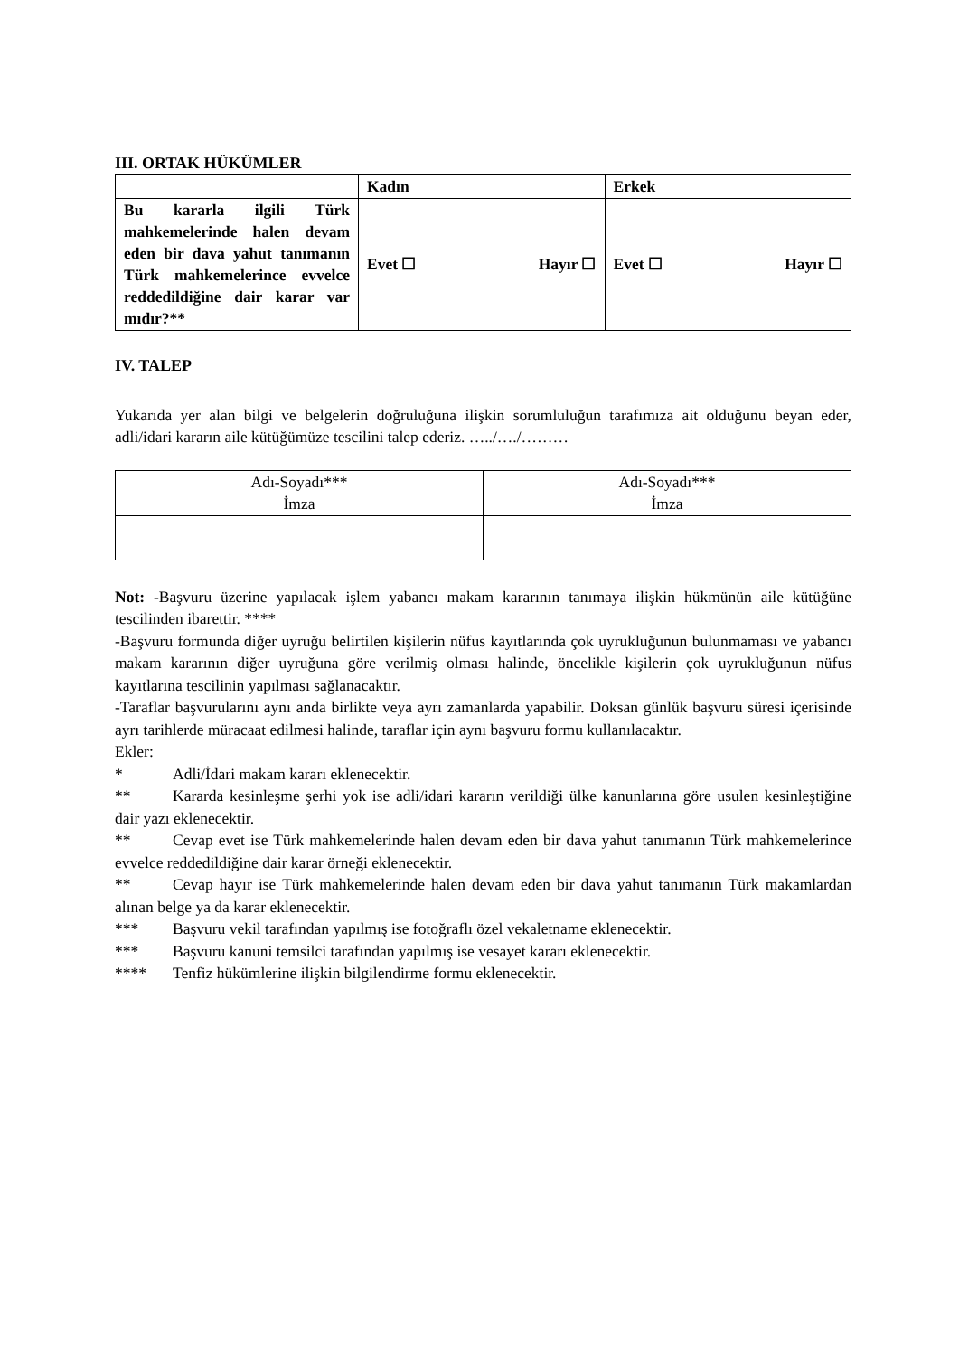III. ORTAK HÜKÜMLER
| | Kadın | Erkek |
| --- | --- | --- |
| Bu kararla ilgili Türk mahkemelerinde halen devam eden bir dava yahut tanımanın Türk mahkemelerince evvelce reddedildiğine dair karar var mıdır?** | Evet ☐ Hayır ☐ | Evet ☐ Hayır ☐ |
IV. TALEP
Yukarıda yer alan bilgi ve belgelerin doğruluğuna ilişkin sorumluluğun tarafımıza ait olduğunu beyan eder, adli/idari kararın aile kütüğümüze tescilini talep ederiz. …../…./………
| Adı-Soyadı*** İmza | Adı-Soyadı*** İmza |
Not: -Başvuru üzerine yapılacak işlem yabancı makam kararının tanımaya ilişkin hükmünün aile kütüğüne tescilinden ibarettir. ****
-Başvuru formunda diğer uyruğu belirtilen kişilerin nüfus kayıtlarında çok uyrukluğunun bulunmaması ve yabancı makam kararının diğer uyruğuna göre verilmiş olması halinde, öncelikle kişilerin çok uyrukluğunun nüfus kayıtlarına tescilinin yapılması sağlanacaktır.
-Taraflar başvurularını aynı anda birlikte veya ayrı zamanlarda yapabilir. Doksan günlük başvuru süresi içerisinde ayrı tarihlerde müracaat edilmesi halinde, taraflar için aynı başvuru formu kullanılacaktır.
Ekler:
* Adli/İdari makam kararı eklenecektir.
** Kararda kesinleşme şerhi yok ise adli/idari kararın verildiği ülke kanunlarına göre usulen kesinleştiğine dair yazı eklenecektir.
** Cevap evet ise Türk mahkemelerinde halen devam eden bir dava yahut tanımanın Türk mahkemelerince evvelce reddedildiğine dair karar örneği eklenecektir.
** Cevap hayır ise Türk mahkemelerinde halen devam eden bir dava yahut tanımanın Türk makamlardan alınan belge ya da karar eklenecektir.
*** Başvuru vekil tarafından yapılmış ise fotoğraflı özel vekaletname eklenecektir.
*** Başvuru kanuni temsilci tarafından yapılmış ise vesayet kararı eklenecektir.
**** Tenfiz hükümlerine ilişkin bilgilendirme formu eklenecektir.